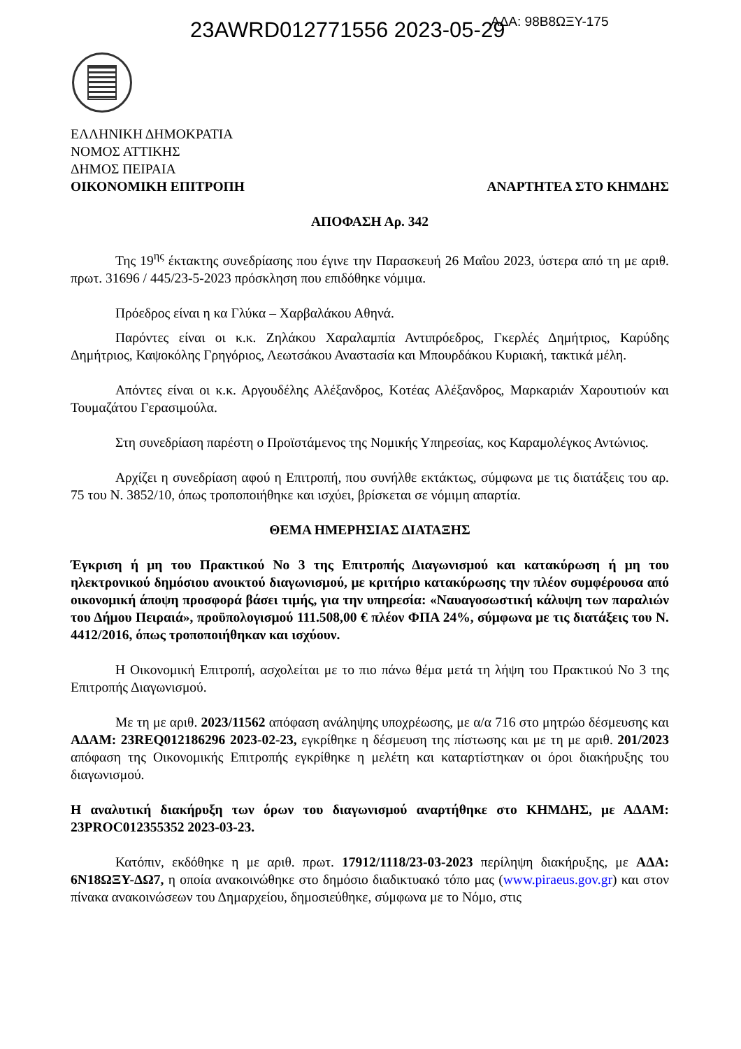ΑΔΑ: 98Β8ΩΞΥ-175
23AWRD012771556 2023-05-29
ΕΛΛΗΝΙΚΗ ΔΗΜΟΚΡΑΤΙΑ
ΝΟΜΟΣ ΑΤΤΙΚΗΣ
ΔΗΜΟΣ ΠΕΙΡΑΙΑ
ΟΙΚΟΝΟΜΙΚΗ ΕΠΙΤΡΟΠΗ ΑΝΑΡΤΗΤΕΑ ΣΤΟ ΚΗΜΔΗΣ
ΑΠΟΦΑΣΗ Αρ. 342
Της 19<sup>ης</sup> έκτακτης συνεδρίασης που έγινε την Παρασκευή 26 Μαΐου 2023, ύστερα από τη με αριθ. πρωτ. 31696 / 445/23-5-2023 πρόσκληση που επιδόθηκε νόμιμα.
Πρόεδρος είναι η κα Γλύκα – Χαρβαλάκου Αθηνά.
Παρόντες είναι οι κ.κ. Ζηλάκου Χαραλαμπία Αντιπρόεδρος, Γκερλές Δημήτριος, Καρύδης Δημήτριος, Καψοκόλης Γρηγόριος, Λεωτσάκου Αναστασία και Μπουρδάκου Κυριακή, τακτικά μέλη.
Απόντες είναι οι κ.κ. Αργουδέλης Αλέξανδρος, Κοτέας Αλέξανδρος, Μαρκαριάν Χαρουτιούν και Τουμαζάτου Γερασιμούλα.
Στη συνεδρίαση παρέστη ο Προϊστάμενος της Νομικής Υπηρεσίας, κος Καραμολέγκος Αντώνιος.
Αρχίζει η συνεδρίαση αφού η Επιτροπή, που συνήλθε εκτάκτως, σύμφωνα με τις διατάξεις του αρ. 75 του Ν. 3852/10, όπως τροποποιήθηκε και ισχύει, βρίσκεται σε νόμιμη απαρτία.
ΘΕΜΑ ΗΜΕΡΗΣΙΑΣ ΔΙΑΤΑΞΗΣ
Έγκριση ή μη του Πρακτικού Νο 3 της Επιτροπής Διαγωνισμού και κατακύρωση ή μη του ηλεκτρονικού δημόσιου ανοικτού διαγωνισμού, με κριτήριο κατακύρωσης την πλέον συμφέρουσα από οικονομική άποψη προσφορά βάσει τιμής, για την υπηρεσία: «Ναυαγοσωστική κάλυψη των παραλιών του Δήμου Πειραιά», προϋπολογισμού 111.508,00 € πλέον ΦΠΑ 24%, σύμφωνα με τις διατάξεις του Ν. 4412/2016, όπως τροποποιήθηκαν και ισχύουν.
Η Οικονομική Επιτροπή, ασχολείται με το πιο πάνω θέμα μετά τη λήψη του Πρακτικού Νο 3 της Επιτροπής Διαγωνισμού.
Με τη με αριθ. 2023/11562 απόφαση ανάληψης υποχρέωσης, με α/α 716 στο μητρώο δέσμευσης και ΑΔΑΜ: 23REQ012186296 2023-02-23, εγκρίθηκε η δέσμευση της πίστωσης και με τη με αριθ. 201/2023 απόφαση της Οικονομικής Επιτροπής εγκρίθηκε η μελέτη και καταρτίστηκαν οι όροι διακήρυξης του διαγωνισμού.
Η αναλυτική διακήρυξη των όρων του διαγωνισμού αναρτήθηκε στο ΚΗΜΔΗΣ, με ΑΔΑΜ: 23PROC012355352 2023-03-23.
Κατόπιν, εκδόθηκε η με αριθ. πρωτ. 17912/1118/23-03-2023 περίληψη διακήρυξης, με ΑΔΑ: 6Ν18ΩΞΥ-ΔΩ7, η οποία ανακοινώθηκε στο δημόσιο διαδικτυακό τόπο μας (www.piraeus.gov.gr) και στον πίνακα ανακοινώσεων του Δημαρχείου, δημοσιεύθηκε, σύμφωνα με το Νόμο, στις